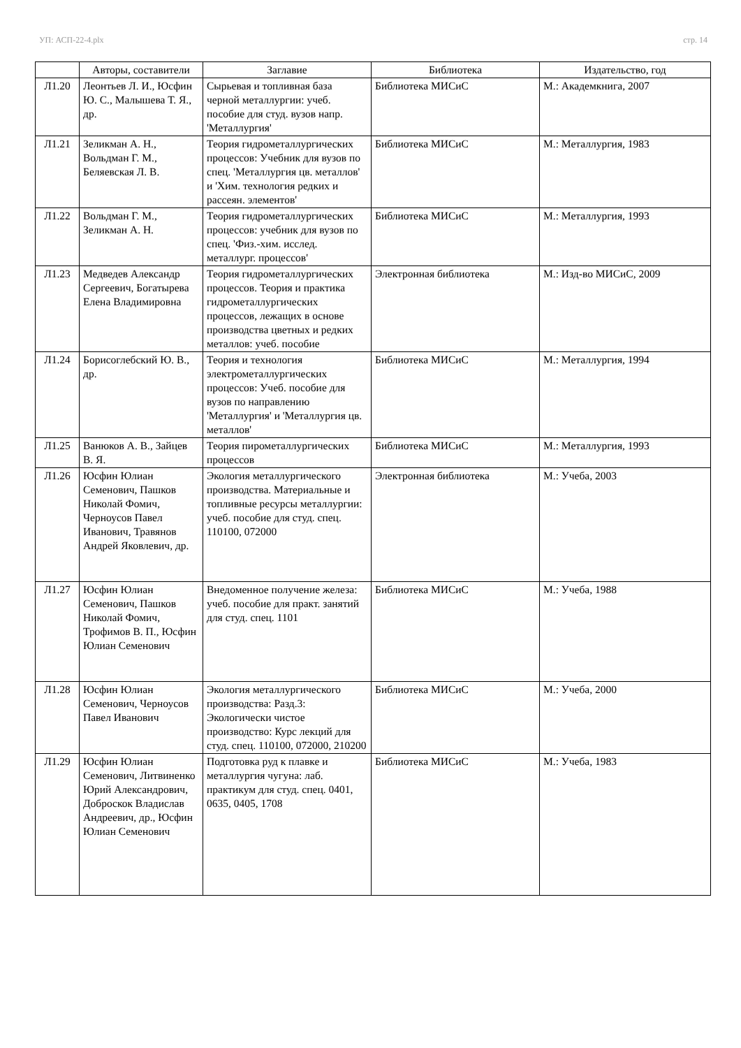УП: АСП-22-4.plx стр. 14
| | Авторы, составители | Заглавие | Библиотека | Издательство, год |
| --- | --- | --- | --- | --- |
| Л1.20 | Леонтьев Л. И., Юсфин Ю. С., Малышева Т. Я., др. | Сырьевая и топливная база черной металлургии: учеб. пособие для студ. вузов напр. 'Металлургия' | Библиотека МИСиС | М.: Академкнига, 2007 |
| Л1.21 | Зеликман А. Н., Вольдман Г. М., Беляевская Л. В. | Теория гидрометаллургических процессов: Учебник для вузов по спец. 'Металлургия цв. металлов' и 'Хим. технология редких и рассеян. элементов' | Библиотека МИСиС | М.: Металлургия, 1983 |
| Л1.22 | Вольдман Г. М., Зеликман А. Н. | Теория гидрометаллургических процессов: учебник для вузов по спец. 'Физ.-хим. исслед. металлург. процессов' | Библиотека МИСиС | М.: Металлургия, 1993 |
| Л1.23 | Медведев Александр Сергеевич, Богатырева Елена Владимировна | Теория гидрометаллургических процессов. Теория и практика гидрометаллургических процессов, лежащих в основе производства цветных и редких металлов: учеб. пособие | Электронная библиотека | М.: Изд-во МИСиС, 2009 |
| Л1.24 | Борисоглебский Ю. В., др. | Теория и технология электрометаллургических процессов: Учеб. пособие для вузов по направлению 'Металлургия' и 'Металлургия цв. металлов' | Библиотека МИСиС | М.: Металлургия, 1994 |
| Л1.25 | Ванюков А. В., Зайцев В. Я. | Теория пирометаллургических процессов | Библиотека МИСиС | М.: Металлургия, 1993 |
| Л1.26 | Юсфин Юлиан Семенович, Пашков Николай Фомич, Черноусов Павел Иванович, Травянов Андрей Яковлевич, др. | Экология металлургического производства. Материальные и топливные ресурсы металлургии: учеб. пособие для студ. спец. 110100, 072000 | Электронная библиотека | М.: Учеба, 2003 |
| Л1.27 | Юсфин Юлиан Семенович, Пашков Николай Фомич, Трофимов В. П., Юсфин Юлиан Семенович | Внедоменное получение железа: учеб. пособие для практ. занятий для студ. спец. 1101 | Библиотека МИСиС | М.: Учеба, 1988 |
| Л1.28 | Юсфин Юлиан Семенович, Черноусов Павел Иванович | Экология металлургического производства: Разд.3: Экологически чистое производство: Курс лекций для студ. спец. 110100, 072000, 210200 | Библиотека МИСиС | М.: Учеба, 2000 |
| Л1.29 | Юсфин Юлиан Семенович, Литвиненко Юрий Александрович, Доброскок Владислав Андреевич, др., Юсфин Юлиан Семенович | Подготовка руд к плавке и металлургия чугуна: лаб. практикум для студ. спец. 0401, 0635, 0405, 1708 | Библиотека МИСиС | М.: Учеба, 1983 |